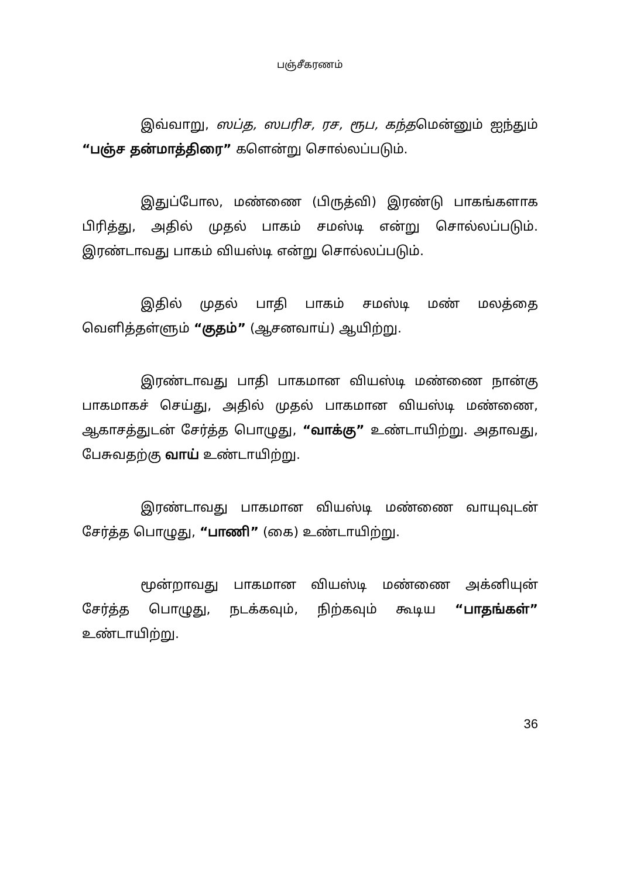பஞ்சீகரணம்
இவ்வாறு, ஸப்த, ஸபரிச, ரச, ரூப, கந்தமென்னும் ஐந்தும் “பஞ்ச தன்மாத்திரை” களென்று சொல்லப்படும்.
இதுப்போல, மண்ணை (பிருத்வி) இரண்டு பாகங்களாக பிரித்து, அதில் முதல் பாகம் சமஸ்டி என்று சொல்லப்படும். இரண்டாவது பாகம் வியஸ்டி என்று சொல்லப்படும்.
இதில் முதல் பாதி பாகம் சமஸ்டி மண் மலத்தை வெளித்தள்ளும் “குதம்” (ஆசனவாய்) ஆயிற்று.
இரண்டாவது பாதி பாகமான வியஸ்டி மண்ணை நான்கு பாகமாகச் செய்து, அதில் முதல் பாகமான வியஸ்டி மண்ணை, ஆகாசத்துடன் சேர்த்த பொழுது, “வாக்கு” உண்டாயிற்று. அதாவது, பேசுவதற்கு வாய் உண்டாயிற்று.
இரண்டாவது பாகமான வியஸ்டி மண்ணை வாயுவுடன் சேர்த்த பொழுது, “பாணி” (கை) உண்டாயிற்று.
மூன்றாவது பாகமான வியஸ்டி மண்ணை அக்னியுன் சேர்த்த பொழுது, நடக்கவும், நிற்கவும் கூடிய “பாதங்கள்” உண்டாயிற்று.
36